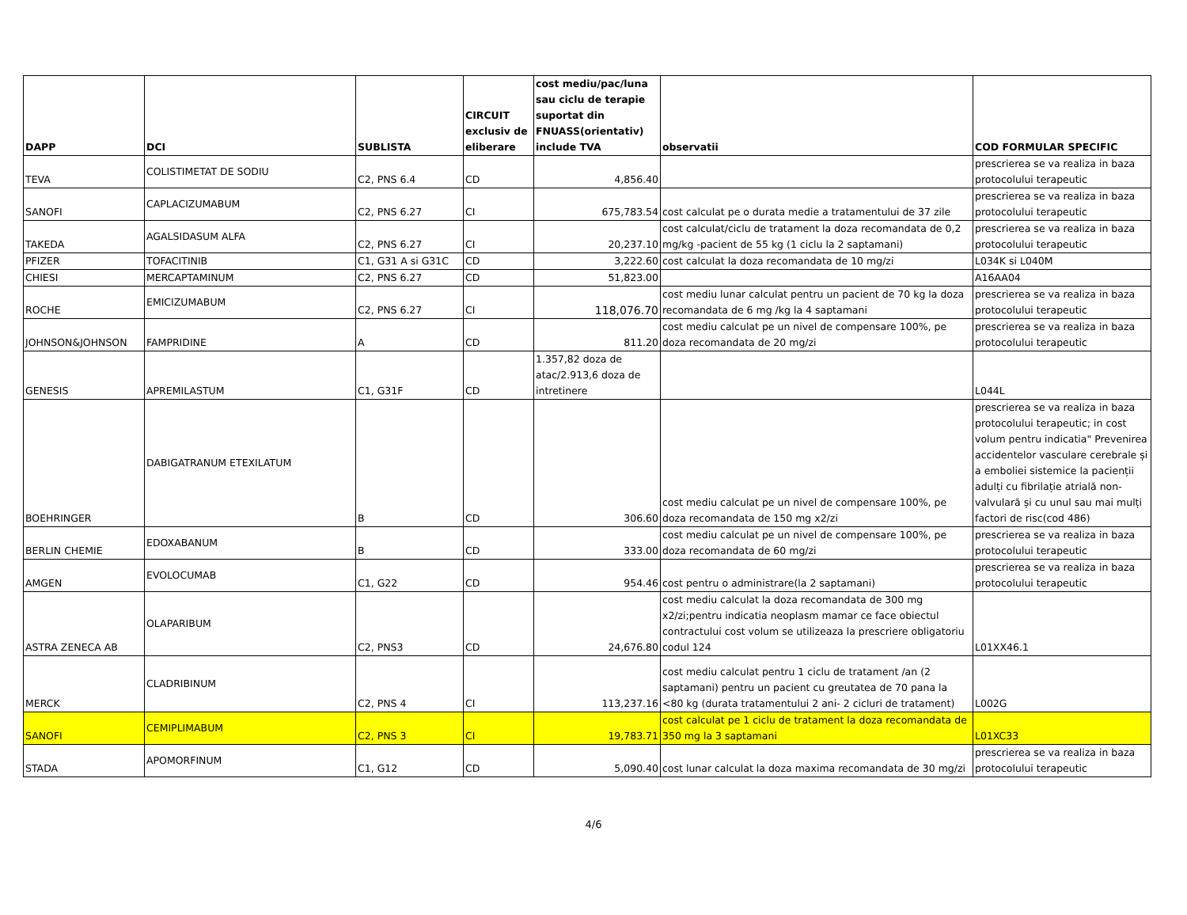| DAPP | DCI | SUBLISTA | CIRCUIT exclusiv de eliberare | cost mediu/pac/luna sau ciclu de terapie suportat din FNUASS(orientativ) include TVA | observatii | COD FORMULAR SPECIFIC |
| --- | --- | --- | --- | --- | --- | --- |
| TEVA | COLISTIMETAT DE SODIU | C2, PNS 6.4 | CD | 4,856.40 | | prescrierea se va realiza in baza protocolului terapeutic |
| SANOFI | CAPLACIZUMABUM | C2, PNS 6.27 | CI | 675,783.54 | cost calculat pe o durata medie a tratamentului de 37 zile | prescrierea se va realiza in baza protocolului terapeutic |
| TAKEDA | AGALSIDASUM ALFA | C2, PNS 6.27 | CI | 20,237.10 | cost calculat/ciclu de tratament la doza recomandata de 0,2 mg/kg -pacient de 55 kg (1 ciclu la 2 saptamani) | prescrierea se va realiza in baza protocolului terapeutic |
| PFIZER | TOFACITINIB | C1, G31 A si G31C | CD | 3,222.60 | cost calculat la doza recomandata de 10 mg/zi | L034K si L040M |
| CHIESI | MERCAPTAMINUM | C2, PNS 6.27 | CD | 51,823.00 | | A16AA04 |
| ROCHE | EMICIZUMABUM | C2, PNS 6.27 | CI | 118,076.70 | cost mediu lunar calculat pentru un pacient de 70 kg la doza recomandata de 6 mg /kg la 4 saptamani | prescrierea se va realiza in baza protocolului terapeutic |
| JOHNSON&JOHNSON | FAMPRIDINE | A | CD | 811.20 | cost mediu calculat pe un nivel de compensare 100%, pe doza recomandata de 20 mg/zi | prescrierea se va realiza in baza protocolului terapeutic |
| GENESIS | APREMILASTUM | C1, G31F | CD | 1.357,82 doza de atac/2.913,6 doza de intretinere | | L044L |
| BOEHRINGER | DABIGATRANUM ETEXILATUM | B | CD | 306.60 | cost mediu calculat pe un nivel de compensare 100%, pe doza recomandata de 150 mg x2/zi | prescrierea se va realiza in baza protocolului terapeutic; in cost volum pentru indicatia" Prevenirea accidentelor vasculare cerebrale și a emboliei sistemice la pacienții adulți cu fibrilație atrială non-valvulară și cu unul sau mai mulți factori de risc(cod 486) |
| BERLIN CHEMIE | EDOXABANUM | B | CD | 333.00 | cost mediu calculat pe un nivel de compensare 100%, pe doza recomandata de 60 mg/zi | prescrierea se va realiza in baza protocolului terapeutic |
| AMGEN | EVOLOCUMAB | C1, G22 | CD | 954.46 | cost pentru o administrare(la 2 saptamani) | prescrierea se va realiza in baza protocolului terapeutic |
| ASTRA ZENECA AB | OLAPARIBUM | C2, PNS3 | CD | 24,676.80 | cost mediu calculat la doza recomandata de 300 mg x2/zi;pentru indicatia neoplasm mamar ce face obiectul contractului cost volum se utilizeaza la prescriere obligatoriu codul 124 | L01XX46.1 |
| MERCK | CLADRIBINUM | C2, PNS 4 | CI | 113,237.16 | cost mediu calculat pentru 1 ciclu de tratament /an (2 saptamani) pentru un pacient cu greutatea de 70 pana la <80 kg (durata tratamentului 2 ani- 2 cicluri de tratament) | L002G |
| SANOFI | CEMIPLIMABUM | C2, PNS 3 | CI | 19,783.71 | cost calculat pe 1 ciclu de tratament la doza recomandata de 350 mg la 3 saptamani | L01XC33 |
| STADA | APOMORFINUM | C1, G12 | CD | 5,090.40 | cost lunar calculat la doza maxima recomandata de 30 mg/zi | prescrierea se va realiza in baza protocolului terapeutic |
4/6